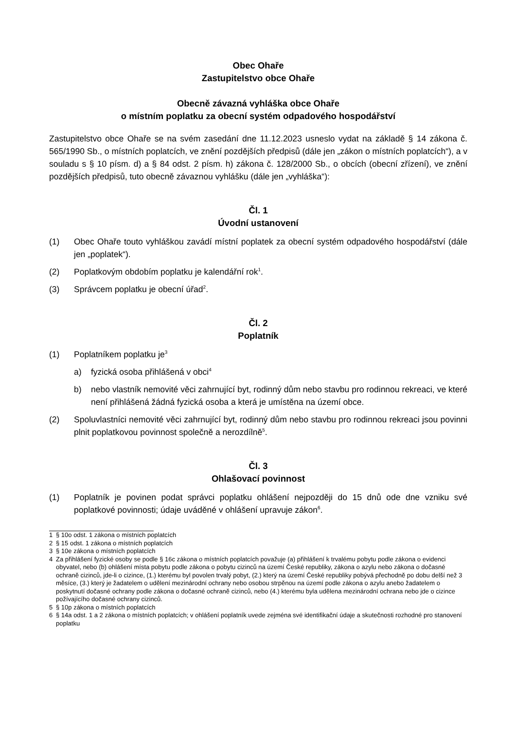Obec Ohaře
Zastupitelstvo obce Ohaře
Obecně závazná vyhláška obce Ohaře
o místním poplatku za obecní systém odpadového hospodářství
Zastupitelstvo obce Ohaře se na svém zasedání dne 11.12.2023 usneslo vydat na základě § 14 zákona č. 565/1990 Sb., o místních poplatcích, ve znění pozdějších předpisů (dále jen „zákon o místních poplatcích“), a v souladu s § 10 písm. d) a § 84 odst. 2 písm. h) zákona č. 128/2000 Sb., o obcích (obecní zřízení), ve znění pozdějších předpisů, tuto obecně závaznou vyhlášku (dále jen „vyhláška“):
Čl. 1
Úvodní ustanovení
(1) Obec Ohaře touto vyhláškou zavádí místní poplatek za obecní systém odpadového hospodářství (dále jen „poplatek“).
(2) Poplatkovým obdobím poplatku je kalendářní rok<sup>1</sup>.
(3) Správcem poplatku je obecní úřad<sup>2</sup>.
Čl. 2
Poplatník
(1) Poplatníkem poplatku je<sup>3</sup>
a) fyzická osoba přihlášená v obci<sup>4</sup>
b) nebo vlastník nemovité věci zahrnující byt, rodinný dům nebo stavbu pro rodinnou rekreaci, ve které není přihlášená žádná fyzická osoba a která je umístěna na území obce.
(2) Spoluvlastníci nemovité věci zahrnující byt, rodinný dům nebo stavbu pro rodinnou rekreaci jsou povinni plnit poplatkovou povinnost společně a nerozdílně<sup>5</sup>.
Čl. 3
Ohlašovací povinnost
(1) Poplatník je povinen podat správci poplatku ohlášení nejpozději do 15 dnů ode dne vzniku své poplatkové povinnosti; údaje uváděné v ohlášení upravuje zákon<sup>6</sup>.
1 § 10o odst. 1 zákona o místních poplatcích
2 § 15 odst. 1 zákona o místních poplatcích
3 § 10e zákona o místních poplatcích
4 Za přihlášení fyzické osoby se podle § 16c zákona o místních poplatcích považuje (a) přihlášení k trvalému pobytu podle zákona o evidenci obyvatel, nebo (b) ohlášení místa pobytu podle zákona o pobytu cizinců na území České republiky, zákona o azylu nebo zákona o dočasné ochraně cizinců, jde-li o cizince, (1.) kterému byl povolen trvalý pobyt, (2.) který na území České republiky pobývá přechodně po dobu delší než 3 měsíce, (3.) který je žadatelem o udělení mezinárodní ochrany nebo osobou strpěnou na území podle zákona o azylu anebo žadatelem o poskytnutí dočasné ochrany podle zákona o dočasné ochraně cizinců, nebo (4.) kterému byla udělena mezinárodní ochrana nebo jde o cizince požívajícího dočasné ochrany cizinců.
5 § 10p zákona o místních poplatcích
6 § 14a odst. 1 a 2 zákona o místních poplatcích; v ohlášení poplatník uvede zejména své identifikační údaje a skutečnosti rozhodné pro stanovení poplatku